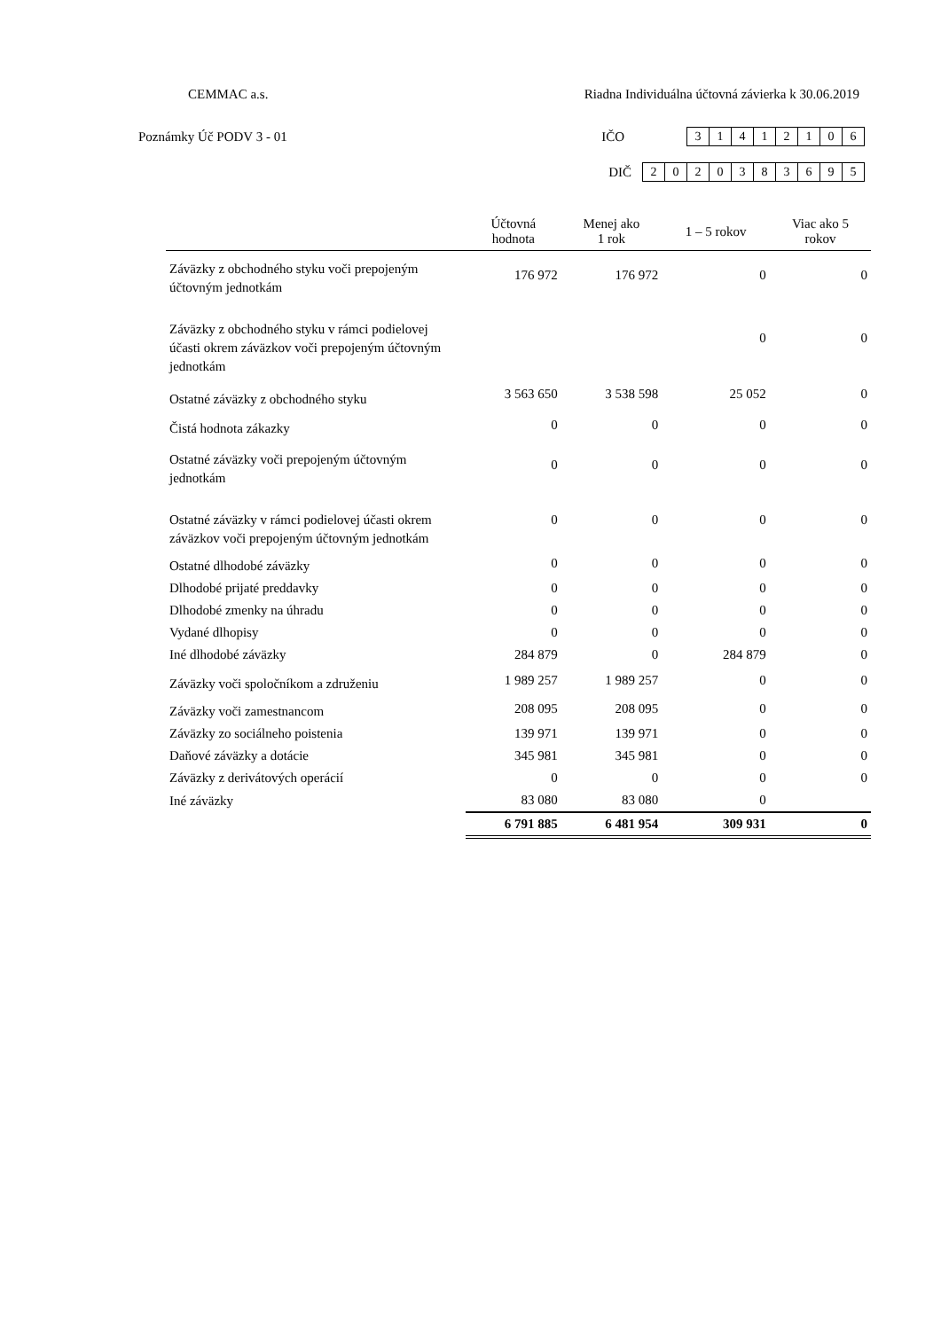CEMMAC a.s. Riadna Individuálna účtovná závierka k 30.06.2019
Poznámky Úč PODV 3 - 01 IČO
| 3 | 1 | 4 | 1 | 2 | 1 | 0 | 6 |
DIČ
| 2 | 0 | 2 | 0 | 3 | 8 | 3 | 6 | 9 | 5 |
| | Účtovná hodnota | Menej ako 1 rok | 1 – 5 rokov | Viac ako 5 rokov |
| --- | --- | --- | --- | --- |
| Záväzky z obchodného styku voči prepojeným účtovným jednotkám | 176 972 | 176 972 | 0 | 0 |
| Záväzky z obchodného styku v rámci podielovej účasti okrem záväzkov voči prepojeným účtovným jednotkám | | | 0 | 0 |
| Ostatné záväzky z obchodného styku | 3 563 650 | 3 538 598 | 25 052 | 0 |
| Čistá hodnota zákazky | 0 | 0 | 0 | 0 |
| Ostatné záväzky voči prepojeným účtovným jednotkám | 0 | 0 | 0 | 0 |
| Ostatné záväzky v rámci podielovej účasti okrem záväzkov voči prepojeným účtovným jednotkám | 0 | 0 | 0 | 0 |
| Ostatné dlhodobé záväzky | 0 | 0 | 0 | 0 |
| Dlhodobé prijaté preddavky | 0 | 0 | 0 | 0 |
| Dlhodobé zmenky na úhradu | 0 | 0 | 0 | 0 |
| Vydané dlhopisy | 0 | 0 | 0 | 0 |
| Iné dlhodobé záväzky | 284 879 | 0 | 284 879 | 0 |
| Záväzky voči spoločníkom a združeniu | 1 989 257 | 1 989 257 | 0 | 0 |
| Záväzky voči zamestnancom | 208 095 | 208 095 | 0 | 0 |
| Záväzky zo sociálneho poistenia | 139 971 | 139 971 | 0 | 0 |
| Daňové záväzky a dotácie | 345 981 | 345 981 | 0 | 0 |
| Záväzky z derivátových operácií | 0 | 0 | 0 | 0 |
| Iné záväzky | 83 080 | 83 080 | 0 | |
| | 6 791 885 | 6 481 954 | 309 931 | 0 |